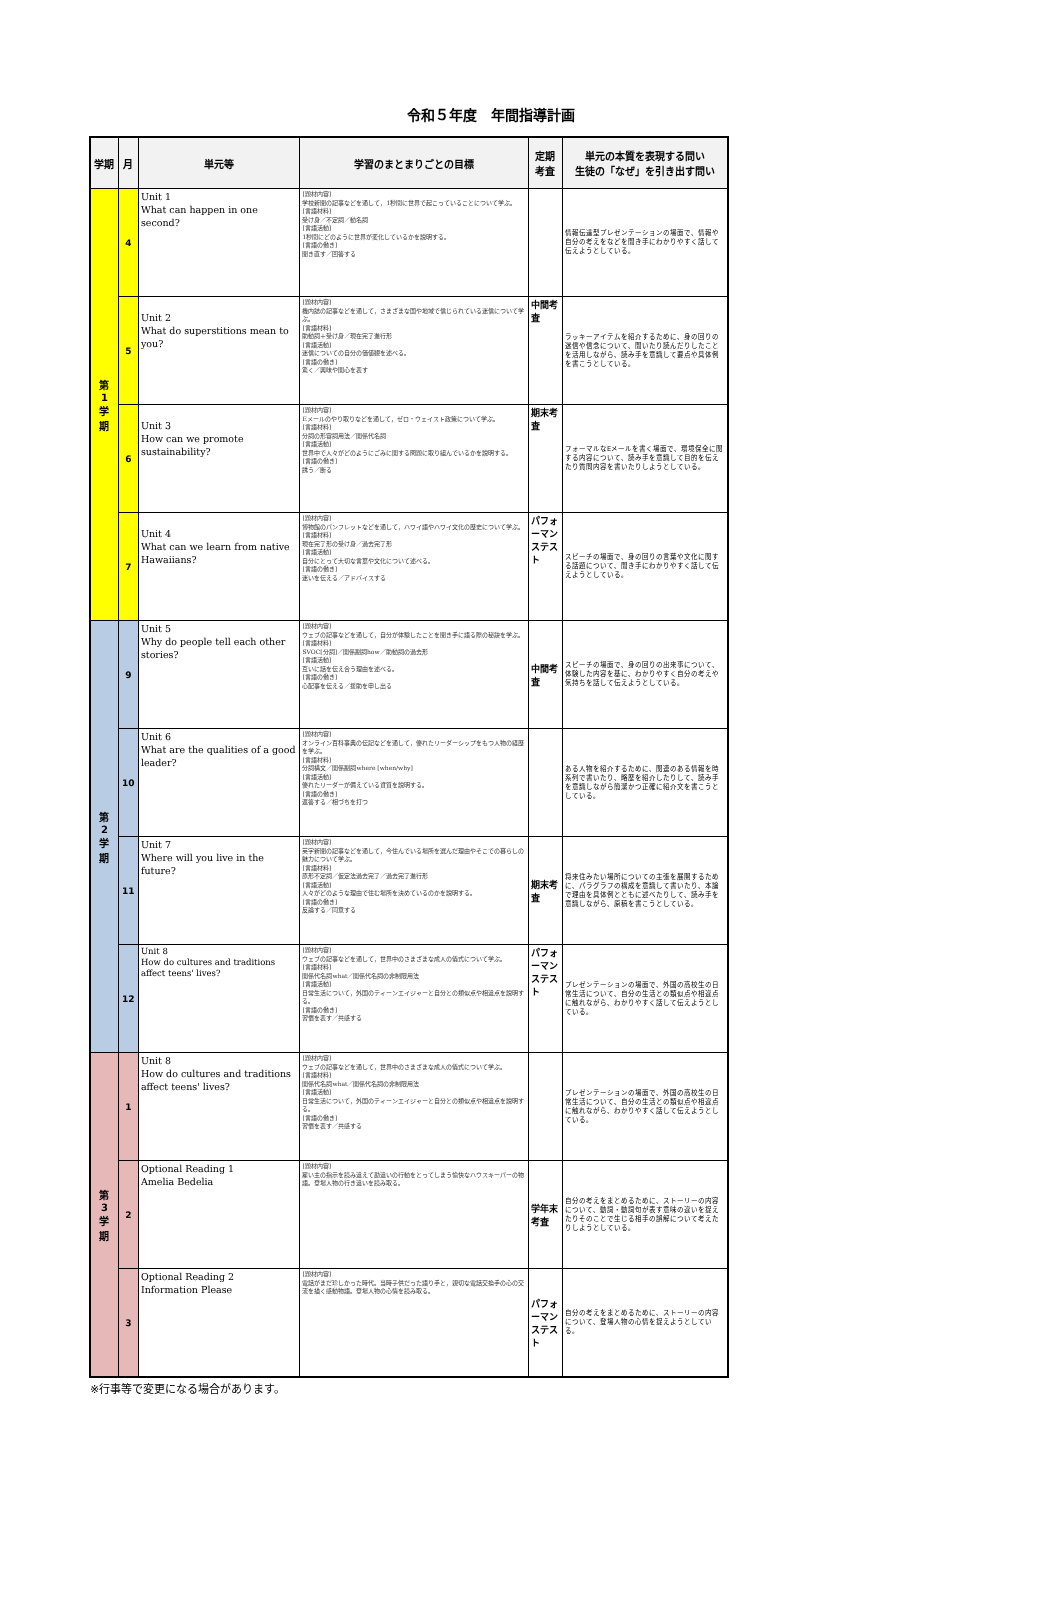令和５年度　年間指導計画
| 学期 | 月 | 単元等 | 学習のまとまりごとの目標 | 定期考査 | 単元の本質を表現する問い 生徒の「なぜ」を引き出す問い |
| --- | --- | --- | --- | --- | --- |
| 第 1 学 期 | 4 | Unit 1 What can happen in one second? | [題材内容] 学校新聞の記事などを通して，1秒間に世界で起こっていることについて学ぶ。 [言語材料] 受け身／不定詞／動名詞 [言語活動] 1秒間にどのように世界が変化しているかを説明する。 [言語の働き] 聞き直す／回答する | | 情報伝達型プレゼンテーションの場面で、情報や自分の考えをなどを聞き手にわかりやすく話して伝えようとしている。 |
| | 5 | Unit 2 What do superstitions mean to you? | [題材内容] 機内誌の記事などを通して，さまざまな国や地域で信じられている迷信について学ぶ。 [言語材料] 助動詞＋受け身／現在完了進行形 [言語活動] 迷信についての自分の価値観を述べる。 [言語の働き] 驚く／興味や関心を表す | 中間考査 | ラッキーアイテムを紹介するために、身の回りの迷信や信念について、聞いたり読んだりしたことを活用しながら、読み手を意識して要点や具体例を書こうとしている。 |
| | 6 | Unit 3 How can we promote sustainability? | [題材内容] Eメールのやり取りなどを通して，ゼロ・ウェイスト政策について学ぶ。 [言語材料] 分詞の形容詞用法／関係代名詞 [言語活動] 世界中で人々がどのようにごみに関する問題に取り組んでいるかを説明する。 [言語の働き] 誘う／断る | 期末考査 | フォーマルなEメールを書く場面で、環境保全に関する内容について、読み手を意識して目的を伝えたり質問内容を書いたりしようとしている。 |
| | 7 | Unit 4 What can we learn from native Hawaiians? | [題材内容] 博物館のパンフレットなどを通して，ハワイ語やハワイ文化の歴史について学ぶ。 [言語材料] 現在完了形の受け身／過去完了形 [言語活動] 自分にとって大切な言葉や文化について述べる。 [言語の働き] 迷いを伝える／アドバイスする | パフォーマンステスト | スピーチの場面で、身の回りの言葉や文化に関する話題について、聞き手にわかりやすく話して伝えようとしている。 |
| 第 2 学 期 | 9 | Unit 5 Why do people tell each other stories? | [題材内容] ウェブの記事などを通して，自分が体験したことを聞き手に語る際の秘訣を学ぶ。 [言語材料] SVOC[分詞]／関係副詞how／助動詞の過去形 [言語活動] 互いに話を伝え合う理由を述べる。 [言語の働き] 心配事を伝える／援助を申し出る | 中間考査 | スピーチの場面で、身の回りの出来事について、体験した内容を基に、わかりやすく自分の考えや気持ちを話して伝えようとしている。 |
| | 10 | Unit 6 What are the qualities of a good leader? | [題材内容] オンライン百科事典の伝記などを通して，優れたリーダーシップをもつ人物の経歴を学ぶ。 [言語材料] 分詞構文／関係副詞where [when/why] [言語活動] 優れたリーダーが備えている資質を説明する。 [言語の働き] 返答する／相づちを打つ | | ある人物を紹介するために、関連のある情報を時系列で書いたり、略歴を紹介したりして、読み手を意識しながら簡潔かつ正確に紹介文を書こうとしている。 |
| | 11 | Unit 7 Where will you live in the future? | [題材内容] 英字新聞の記事などを通して，今住んでいる場所を選んだ理由やそこでの暮らしの魅力について学ぶ。 [言語材料] 原形不定詞／仮定法過去完了／過去完了進行形 [言語活動] 人々がどのような理由で住む場所を決めているのかを説明する。 [言語の働き] 反論する／同意する | 期末考査 | 将来住みたい場所についての主張を展開するために、パラグラフの構成を意識して書いたり、本論で理由を具体例とともに述べたりして、読み手を意識しながら、原稿を書こうとしている。 |
| | 12 | Unit 8 How do cultures and traditions affect teens' lives? | [題材内容] ウェブの記事などを通して，世界中のさまざまな成人の儀式について学ぶ。 [言語材料] 関係代名詞what／関係代名詞の非制限用法 [言語活動] 日常生活について，外国のティーンエイジャーと自分との類似点や相違点を説明する。 [言語の働き] 習慣を表す／共感する | パフォーマンステスト | プレゼンテーションの場面で、外国の高校生の日常生活について、自分の生活との類似点や相違点に触れながら、わかりやすく話して伝えようとしている。 |
| 第 3 学 期 | 1 | Unit 8 How do cultures and traditions affect teens' lives? | [題材内容] ウェブの記事などを通して，世界中のさまざまな成人の儀式について学ぶ。 [言語材料] 関係代名詞what／関係代名詞の非制限用法 [言語活動] 日常生活について，外国のティーンエイジャーと自分との類似点や相違点を説明する。 [言語の働き] 習慣を表す／共感する | | プレゼンテーションの場面で、外国の高校生の日常生活について、自分の生活との類似点や相違点に触れながら、わかりやすく話して伝えようとしている。 |
| | 2 | Optional Reading 1 Amelia Bedelia | [題材内容] 雇い主の指示を読み違えて勘違いの行動をとってしまう愉快なハウスキーパーの物語。登場人物の行き違いを読み取る。 | 学年末考査 | 自分の考えをまとめるために、ストーリーの内容について、動詞・動詞句が表す意味の違いを捉えたりそのことで生じる相手の誤解について考えたりしようとしている。 |
| | 3 | Optional Reading 2 Information Please | [題材内容] 電話がまだ珍しかった時代。当時子供だった語り手と，親切な電話交換手の心の交流を描く感動物語。登場人物の心情を読み取る。 | パフォーマンステスト | 自分の考えをまとめるために、ストーリーの内容について、登場人物の心情を捉えようとしている。 |
※行事等で変更になる場合があります。